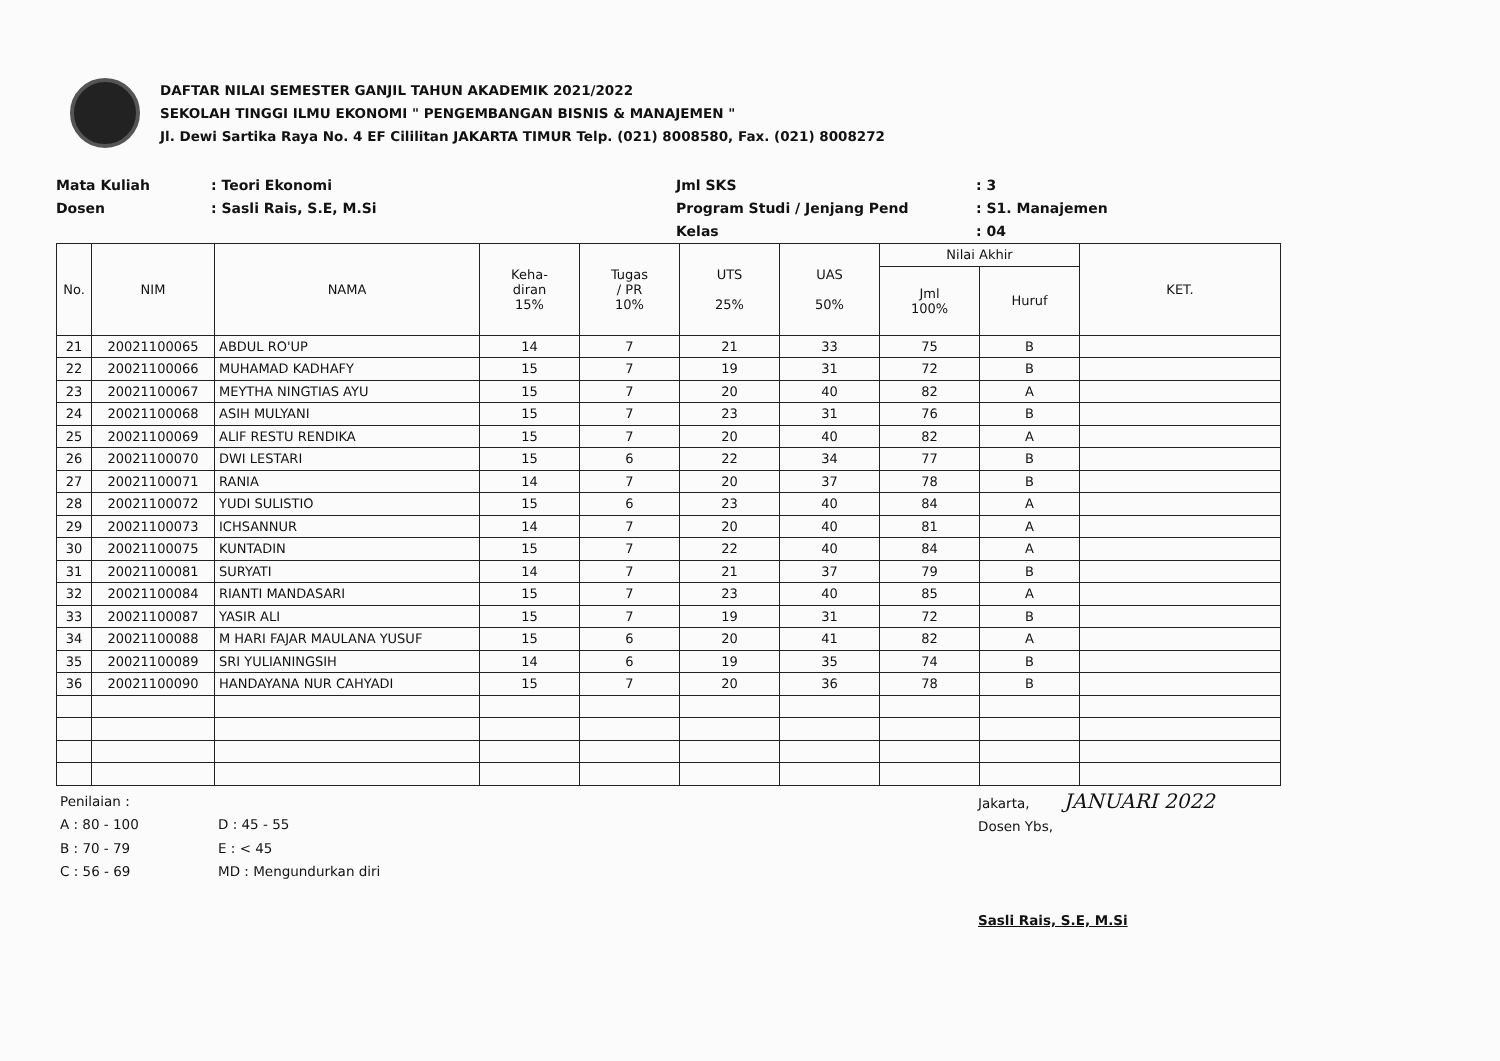DAFTAR NILAI SEMESTER GANJIL TAHUN AKADEMIK 2021/2022
SEKOLAH TINGGI ILMU EKONOMI " PENGEMBANGAN BISNIS & MANAJEMEN "
Jl. Dewi Sartika Raya No. 4 EF Cililitan JAKARTA TIMUR Telp. (021) 8008580, Fax. (021) 8008272
Mata Kuliah
Dosen
: Teori Ekonomi
: Sasli Rais, S.E, M.Si
Jml SKS
Program Studi / Jenjang Pend
Kelas
: 3
: S1. Manajemen
: 04
| No. | NIM | NAMA | Keha- diran 15% | Tugas / PR 10% | UTS 25% | UAS 50% | Nilai Akhir | | KET. |
| --- | --- | --- | --- | --- | --- | --- | --- | --- | --- |
| | | | | | | | Jml 100% | Huruf | |
| 21 | 20021100065 | ABDUL RO'UP | 14 | 7 | 21 | 33 | 75 | B | |
| 22 | 20021100066 | MUHAMAD KADHAFY | 15 | 7 | 19 | 31 | 72 | B | |
| 23 | 20021100067 | MEYTHA NINGTIAS AYU | 15 | 7 | 20 | 40 | 82 | A | |
| 24 | 20021100068 | ASIH MULYANI | 15 | 7 | 23 | 31 | 76 | B | |
| 25 | 20021100069 | ALIF RESTU RENDIKA | 15 | 7 | 20 | 40 | 82 | A | |
| 26 | 20021100070 | DWI LESTARI | 15 | 6 | 22 | 34 | 77 | B | |
| 27 | 20021100071 | RANIA | 14 | 7 | 20 | 37 | 78 | B | |
| 28 | 20021100072 | YUDI SULISTIO | 15 | 6 | 23 | 40 | 84 | A | |
| 29 | 20021100073 | ICHSANNUR | 14 | 7 | 20 | 40 | 81 | A | |
| 30 | 20021100075 | KUNTADIN | 15 | 7 | 22 | 40 | 84 | A | |
| 31 | 20021100081 | SURYATI | 14 | 7 | 21 | 37 | 79 | B | |
| 32 | 20021100084 | RIANTI MANDASARI | 15 | 7 | 23 | 40 | 85 | A | |
| 33 | 20021100087 | YASIR ALI | 15 | 7 | 19 | 31 | 72 | B | |
| 34 | 20021100088 | M HARI FAJAR MAULANA YUSUF | 15 | 6 | 20 | 41 | 82 | A | |
| 35 | 20021100089 | SRI YULIANINGSIH | 14 | 6 | 19 | 35 | 74 | B | |
| 36 | 20021100090 | HANDAYANA NUR CAHYADI | 15 | 7 | 20 | 36 | 78 | B | |
Penilaian :
A : 80 - 100
B : 70 - 79
C : 56 - 69
D : 45 - 55
E : < 45
MD : Mengundurkan diri
Jakarta, JANUARI 2022
Dosen Ybs,
Sasli Rais, S.E, M.Si